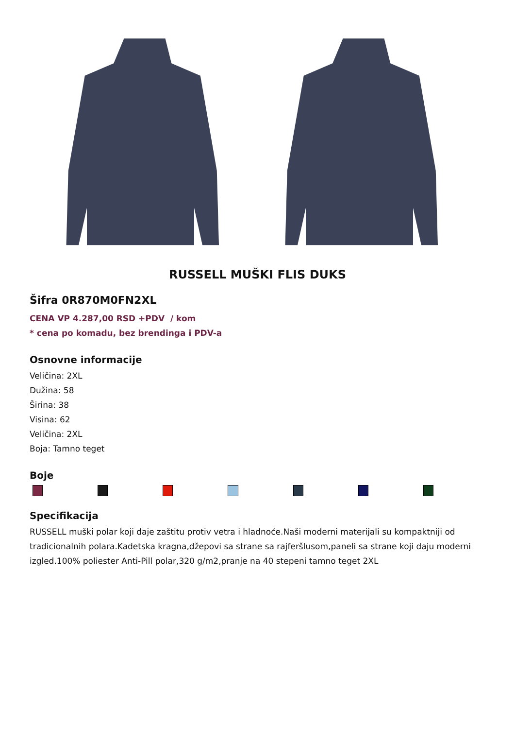RUSSELL MUŠKI FLIS DUKS
Šifra 0R870M0FN2XL
CENA VP 4.287,00 RSD +PDV / kom
* cena po komadu, bez brendinga i PDV-a
Osnovne informacije
Veličina: 2XL
Dužina: 58
Širina: 38
Visina: 62
Veličina: 2XL
Boja: Tamno teget
Boje
Specifikacija
RUSSELL muški polar koji daje zaštitu protiv vetra i hladnoće.Naši moderni materijali su kompaktniji od tradicionalnih polara.Kadetska kragna,džepovi sa strane sa rajferšlusom,paneli sa strane koji daju moderni izgled.100% poliester Anti-Pill polar,320 g/m2,pranje na 40 stepeni tamno teget 2XL